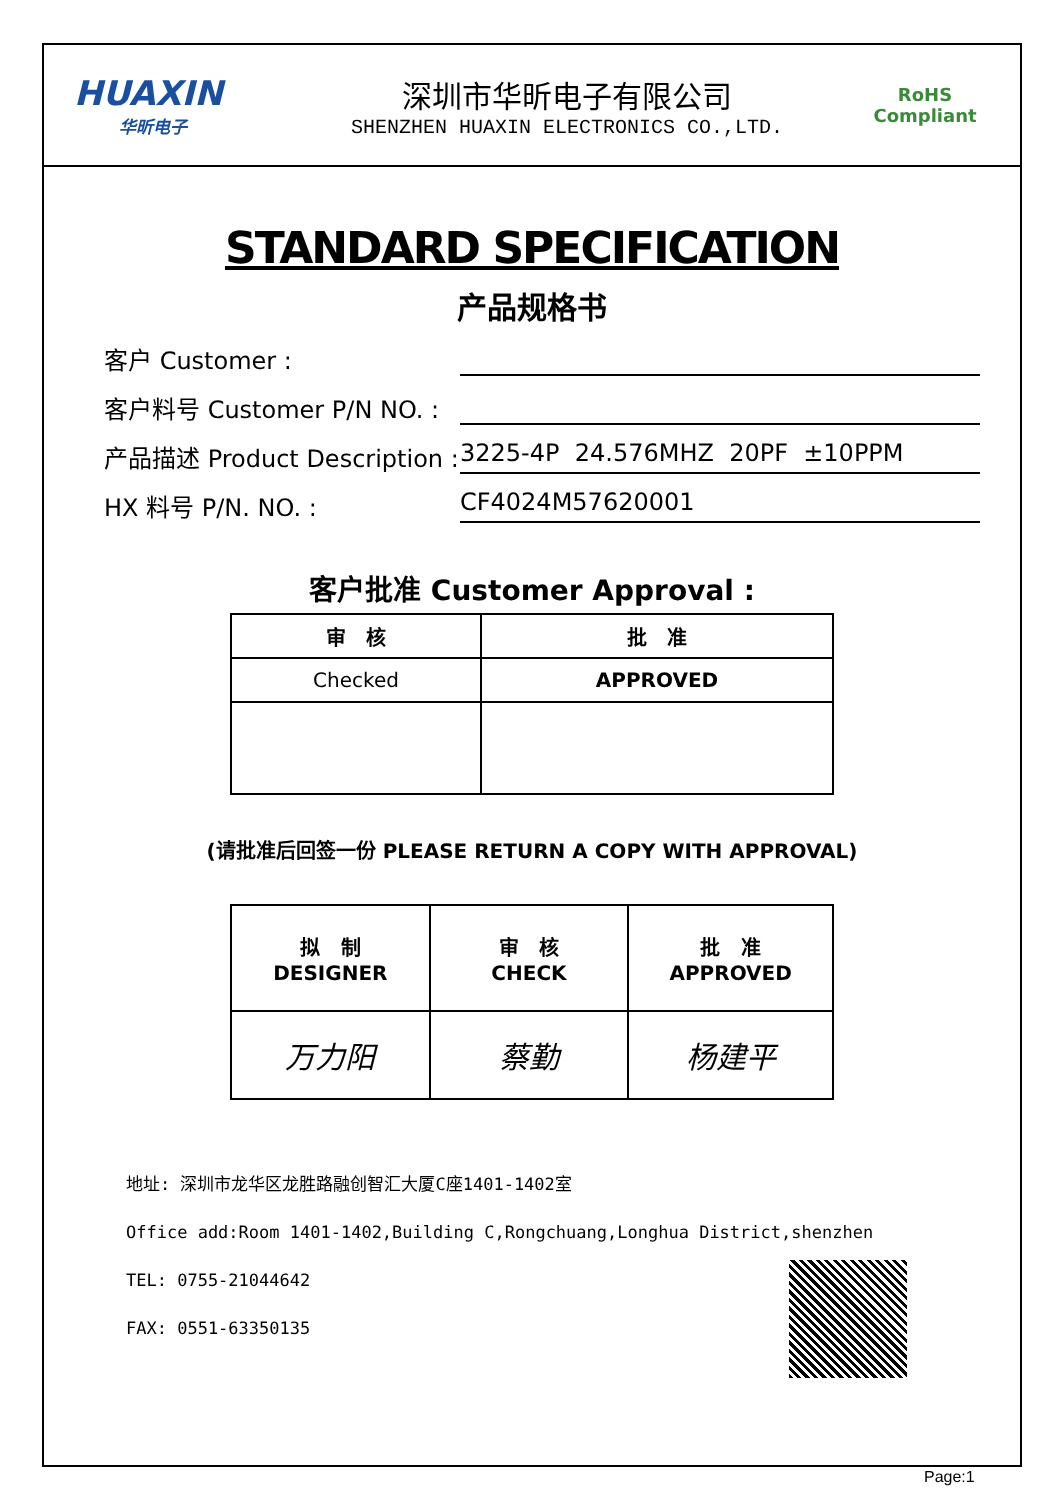HUAXIN
华昕电子
深圳市华昕电子有限公司
SHENZHEN HUAXIN ELECTRONICS CO.,LTD.
RoHS
Compliant
STANDARD SPECIFICATION
产品规格书
客户 Customer :
客户料号 Customer P/N NO. :
产品描述 Product Description : 3225-4P 24.576MHZ 20PF ±10PPM
HX 料号 P/N. NO. : CF4024M57620001
客户批准 Customer Approval :
| 审 核 | 批 准 |
| Checked | APPROVED |
(请批准后回签一份 PLEASE RETURN A COPY WITH APPROVAL)
| 拟 制 DESIGNER | 审 核 CHECK | 批 准 APPROVED |
| 万力阳 | 蔡勤 | 杨建平 |
地址: 深圳市龙华区龙胜路融创智汇大厦C座1401-1402室
Office add:Room 1401-1402,Building C,Rongchuang,Longhua District,shenzhen
TEL: 0755-21044642
FAX: 0551-63350135
Page:1